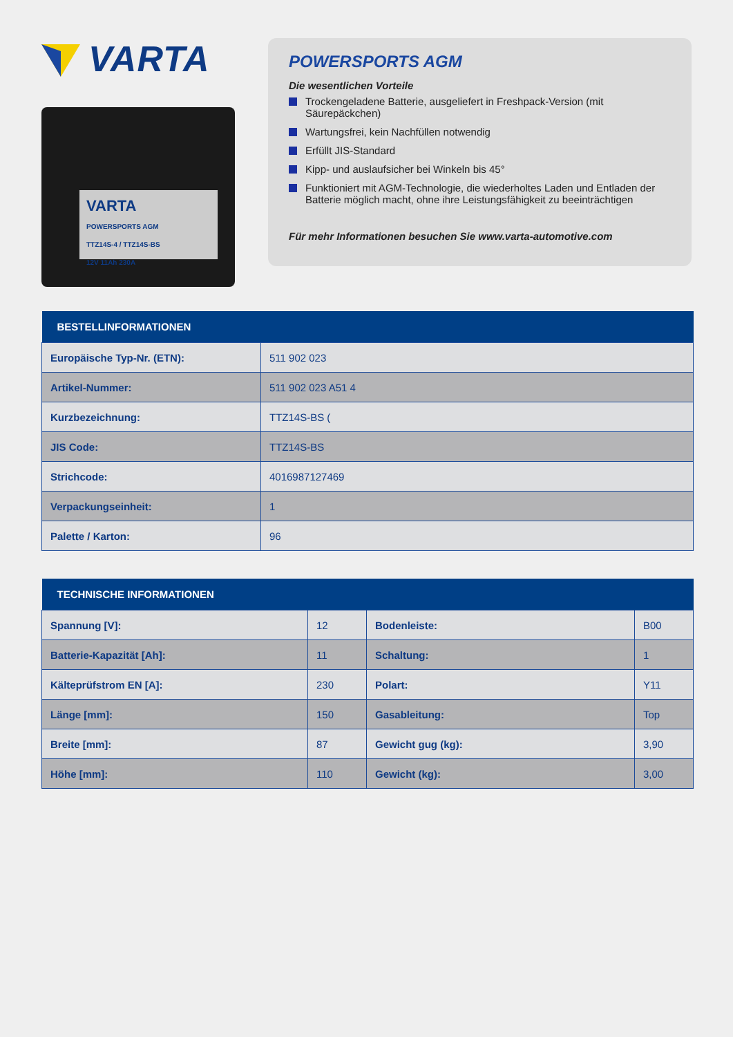VARTA
VARTA
POWERSPORTS AGM
TTZ14S-4 / TTZ14S-BS
12V 11Ah 230A
POWERSPORTS AGM
Die wesentlichen Vorteile
Trockengeladene Batterie, ausgeliefert in Freshpack-Version (mit Säurepäckchen)
Wartungsfrei, kein Nachfüllen notwendig
Erfüllt JIS-Standard
Kipp- und auslaufsicher bei Winkeln bis 45°
Funktioniert mit AGM-Technologie, die wiederholtes Laden und Entladen der Batterie möglich macht, ohne ihre Leistungsfähigkeit zu beeinträchtigen
Für mehr Informationen besuchen Sie www.varta-automotive.com
| BESTELLINFORMATIONEN | |
| --- | --- |
| Europäische Typ-Nr. (ETN): | 511 902 023 |
| Artikel-Nummer: | 511 902 023 A51 4 |
| Kurzbezeichnung: | TTZ14S-BS ( |
| JIS Code: | TTZ14S-BS |
| Strichcode: | 4016987127469 |
| Verpackungseinheit: | 1 |
| Palette / Karton: | 96 |
| TECHNISCHE INFORMATIONEN | | | |
| --- | --- | --- | --- |
| Spannung [V]: | 12 | Bodenleiste: | B00 |
| Batterie-Kapazität [Ah]: | 11 | Schaltung: | 1 |
| Kälteprüfstrom EN [A]: | 230 | Polart: | Y11 |
| Länge [mm]: | 150 | Gasableitung: | Top |
| Breite [mm]: | 87 | Gewicht gug (kg): | 3,90 |
| Höhe [mm]: | 110 | Gewicht (kg): | 3,00 |